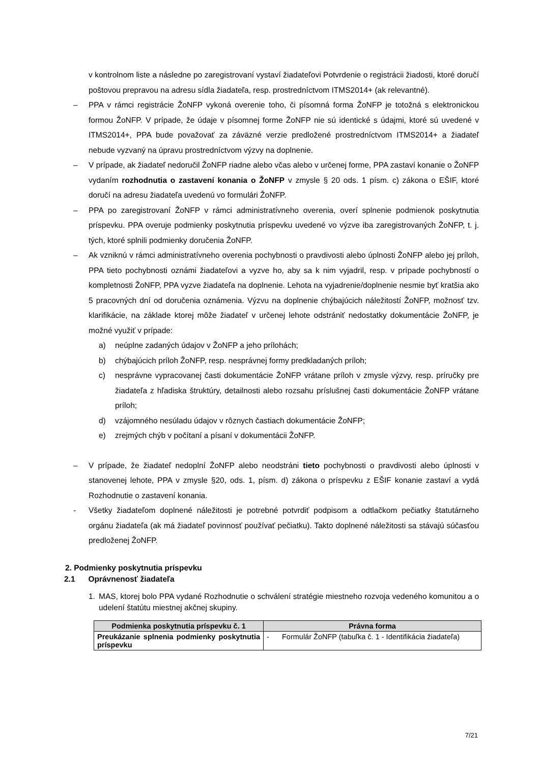v kontrolnom liste a následne po zaregistrovaní vystaví žiadateľovi Potvrdenie o registrácii žiadosti, ktoré doručí poštovou prepravou na adresu sídla žiadateľa, resp. prostredníctvom ITMS2014+ (ak relevantné).
– PPA v rámci registrácie ŽoNFP vykoná overenie toho, či písomná forma ŽoNFP je totožná s elektronickou formou ŽoNFP. V prípade, že údaje v písomnej forme ŽoNFP nie sú identické s údajmi, ktoré sú uvedené v ITMS2014+, PPA bude považovať za záväzné verzie predložené prostredníctvom ITMS2014+ a žiadateľ nebude vyzvaný na úpravu prostredníctvom výzvy na doplnenie.
– V prípade, ak žiadateľ nedoručil ŽoNFP riadne alebo včas alebo v určenej forme, PPA zastaví konanie o ŽoNFP vydaním rozhodnutia o zastavení konania o ŽoNFP v zmysle § 20 ods. 1 písm. c) zákona o EŠIF, ktoré doručí na adresu žiadateľa uvedenú vo formulári ŽoNFP.
– PPA po zaregistrovaní ŽoNFP v rámci administratívneho overenia, overí splnenie podmienok poskytnutia príspevku. PPA overuje podmienky poskytnutia príspevku uvedené vo výzve iba zaregistrovaných ŽoNFP, t. j. tých, ktoré splnili podmienky doručenia ŽoNFP.
– Ak vzniknú v rámci administratívneho overenia pochybnosti o pravdivosti alebo úplnosti ŽoNFP alebo jej príloh, PPA tieto pochybnosti oznámi žiadateľovi a vyzve ho, aby sa k nim vyjadril, resp. v prípade pochybností o kompletnosti ŽoNFP, PPA vyzve žiadateľa na doplnenie. Lehota na vyjadrenie/doplnenie nesmie byť kratšia ako 5 pracovných dní od doručenia oznámenia. Výzvu na doplnenie chýbajúcich náležitostí ŽoNFP, možnosť tzv. klarifikácie, na základe ktorej môže žiadateľ v určenej lehote odstrániť nedostatky dokumentácie ŽoNFP, je možné využiť v prípade:
a) neúplne zadaných údajov v ŽoNFP a jeho prílohách;
b) chýbajúcich príloh ŽoNFP, resp. nesprávnej formy predkladaných príloh;
c) nesprávne vypracovanej časti dokumentácie ŽoNFP vrátane príloh v zmysle výzvy, resp. príručky pre žiadateľa z hľadiska štruktúry, detailnosti alebo rozsahu príslušnej časti dokumentácie ŽoNFP vrátane príloh;
d) vzájomného nesúladu údajov v rôznych častiach dokumentácie ŽoNFP;
e) zrejmých chýb v počítaní a písaní v dokumentácii ŽoNFP.
– V prípade, že žiadateľ nedoplní ŽoNFP alebo neodstráni tieto pochybnosti o pravdivosti alebo úplnosti v stanovenej lehote, PPA v zmysle §20, ods. 1, písm. d) zákona o príspevku z EŠIF konanie zastaví a vydá Rozhodnutie o zastavení konania.
- Všetky žiadateľom doplnené náležitosti je potrebné potvrdiť podpisom a odtlačkom pečiatky štatutárneho orgánu žiadateľa (ak má žiadateľ povinnosť používať pečiatku). Takto doplnené náležitosti sa stávajú súčasťou predloženej ŽoNFP.
2. Podmienky poskytnutia príspevku
2.1 Oprávnenosť žiadateľa
1. MAS, ktorej bolo PPA vydané Rozhodnutie o schválení stratégie miestneho rozvoja vedeného komunitou a o udelení štatútu miestnej akčnej skupiny.
| Podmienka poskytnutia príspevku č. 1 | Právna forma |
| --- | --- |
| Preukázanie splnenia podmienky poskytnutia príspevku | - Formulár ŽoNFP (tabuľka č. 1 - Identifikácia žiadateľa) |
7/21